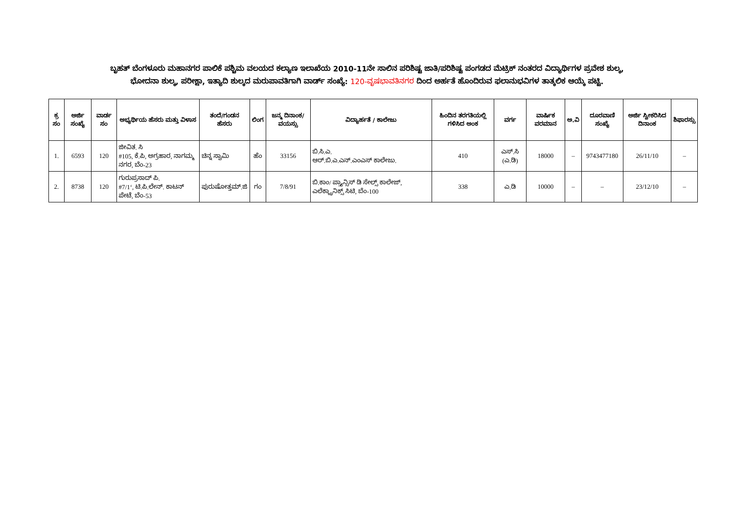ಬೃಹತ್ ಬೆಂಗಳೂರು ಮಹಾನಗರ ಪಾಲಿಕೆ ಪಶ್ಚಿಮ ವಲಯದ ಕಲ್ಯಾಣ ಇಲಾಖೆಯ 2010-11ನೇ ಸಾಲಿನ ಪರಿಶಿಷ್ಟ ಜಾತಿ/ಪರಿಶಿಷ್ಟ ಪಂಗಡದ ಮೆಟ್ರಿಕ್ ನಂತರದ ವಿದ್ಯಾರ್ಥಿಗಳ ಪ್ರವೇಶ ಶುಲ್ಕ,
ಭೋದನಾ ಶುಲ್ಕ, ಪರೀಕ್ಷಾ, ಇತ್ಯಾದಿ ಶುಲ್ಕದ ಮರುಪಾವತಿಗಾಗಿ ವಾರ್ಡ್ ಸಂಖ್ಯೆ: 120-ವೃಷಭಾವತಿನಗರ ದಿಂದ ಅರ್ಹತೆ ಹೊಂದಿರುವ ಫಲಾನುಭವಿಗಳ ತಾತ್ಕಲಿಕ ಆಯ್ಕೆ ಪಟ್ಟಿ.
| ಕ್ರ ಸಂ | ಅರ್ಜಿ ಸಂಖ್ಯೆ | ವಾರ್ಡ ಸಂ | ಅಭ್ಯರ್ಥಿಯ ಹೆಸರು ಮತ್ತು ವಿಳಾಸ | ತಂದೆ/ಗಂಡನ ಹೆಸರು | ಲಿಂಗ | ಜನ್ಮ ದಿನಾಂಕ/ ವಯಸ್ಸು | ವಿದ್ಯಾರ್ಹತೆ / ಕಾಲೇಜು | ಹಿಂದಿನ ತರಗತಿಯಲ್ಲಿ ಗಳಿಸಿದ ಅಂಕ | ವರ್ಗ | ವಾರ್ಷಿಕ ವರಮಾನ | ಅ.ವಿ | ದೂರವಾಣಿ ಸಂಖ್ಯೆ | ಅರ್ಜಿ ಸ್ವೀಕರಿಸಿದ ದಿನಾಂಕ | ಶಿಫಾರಸ್ಸು |
| --- | --- | --- | --- | --- | --- | --- | --- | --- | --- | --- | --- | --- | --- | --- |
| 1. | 6593 | 120 | ಜೀವಿತ. ಸಿ #105, ಕೆ.ಪಿ, ಅಗ್ರಹಾರ, ನಾಗಮ್ಮ ನಗರ, ಬೆಂ-23 | ಚಿನ್ನ ಸ್ವಾಮಿ | ಹೆಂ | 33156 | ಬಿ.ಸಿ.ಎ. ಆರ್.ಬಿ.ಎ.ಎನ್.ಎಂಎಸ್ ಕಾಲೇಜು. | 410 | ಎಸ್.ಸಿ (ಎ.ಡಿ) | 18000 | – | 9743477180 | 26/11/10 | – |
| 2. | 8738 | 120 | ಗುರುಪ್ರಸಾದ್ ಪಿ. #7/1‘, ಟಿ.ಪಿ.ಲೇನ್. ಕಾಟನ್ ಪೇಟೆ, ಬೆಂ-53 | ಪುರುಷೋತ್ತಮ್.ಜಿ | ಗಂ | 7/8/91 | ಬಿ.ಕಾಂ/ ಪ್ರ್ಯಾನ್ಸಿಸ್ ಡಿ ಸೇಲ್ಸ್ ಕಾಲೇಜ್, ಎಲೆಕ್ಟ್ರಾನಿಕ್ಸ್ ಸಿಟಿ, ಬೆಂ-100 | 338 | ಎ.ಡಿ | 10000 | – | – | 23/12/10 | – |